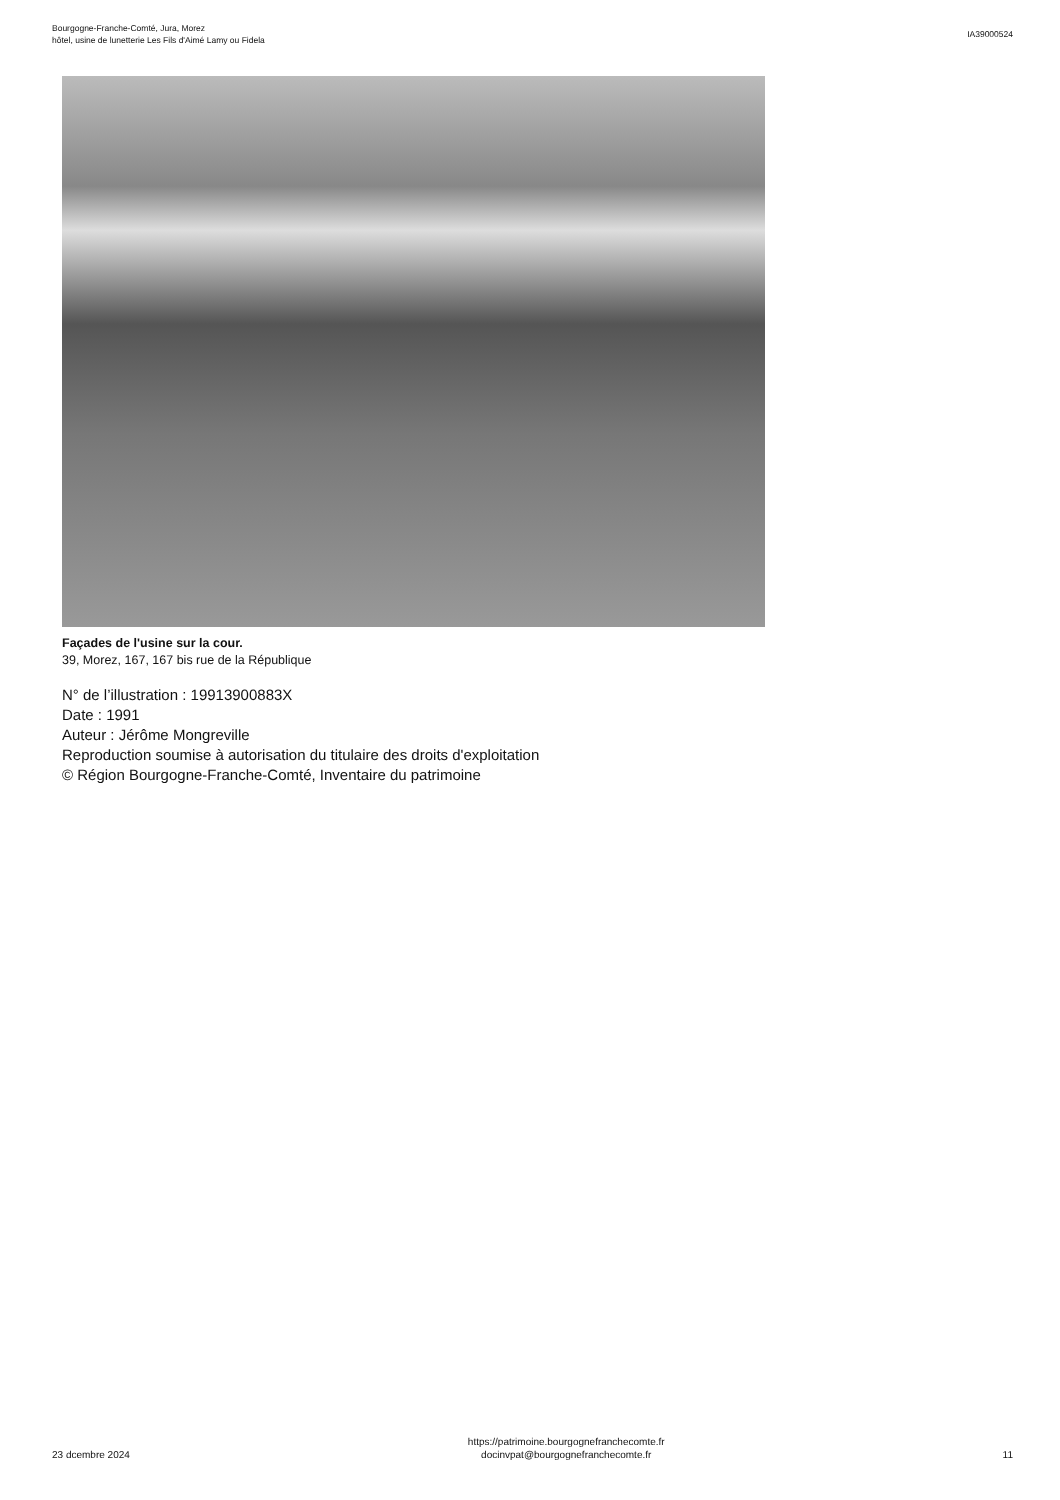Bourgogne-Franche-Comté, Jura, Morez
hôtel, usine de lunetterie Les Fils d'Aimé Lamy ou Fidela
IA39000524
Façades de l'usine sur la cour.
39, Morez, 167, 167 bis rue de la République
N° de l’illustration : 19913900883X
Date : 1991
Auteur : Jérôme Mongreville
Reproduction soumise à autorisation du titulaire des droits d'exploitation
© Région Bourgogne-Franche-Comté, Inventaire du patrimoine
23 dcembre 2024
https://patrimoine.bourgognefranchecomte.fr
docinvpat@bourgognefranchecomte.fr
11